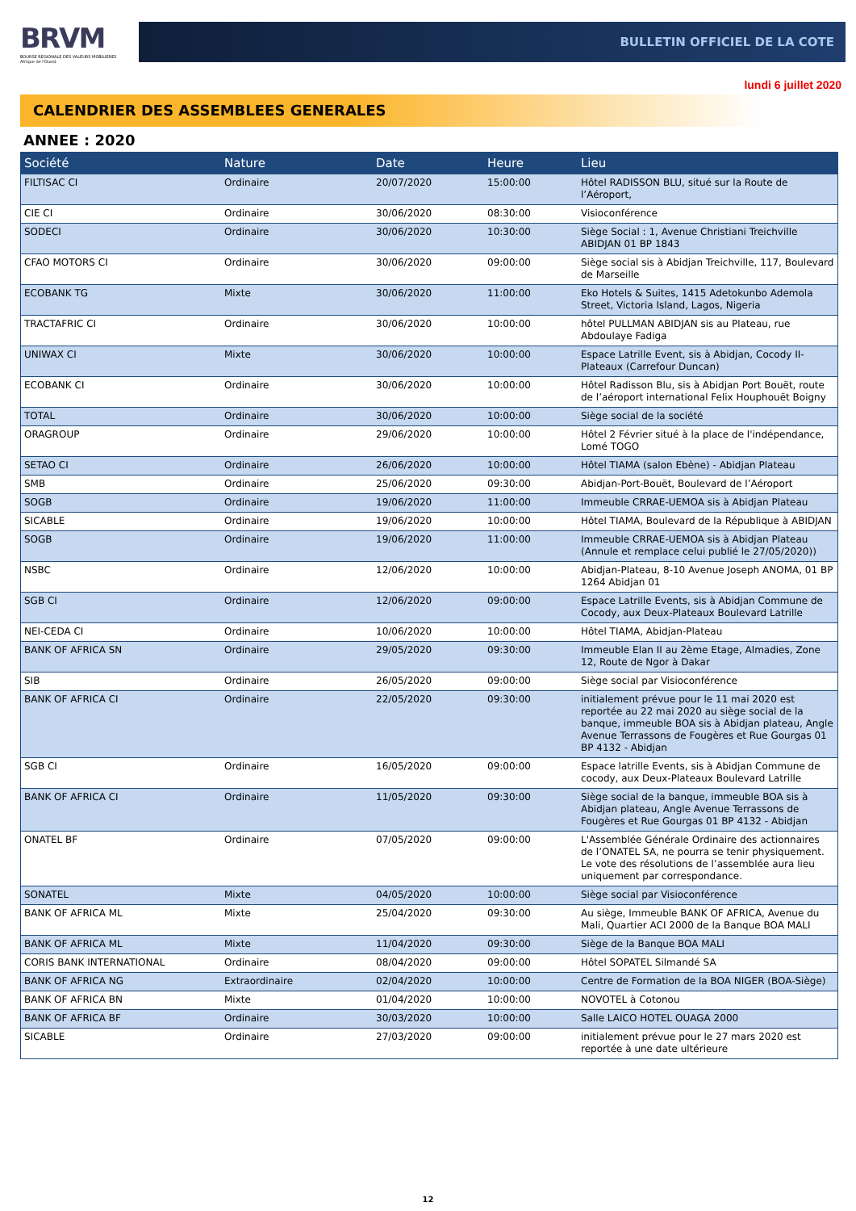BRVM
BOURSE REGIONALE DES VALEURS MOBILIERES
Afrique de l'Ouest
BULLETIN OFFICIEL DE LA COTE
lundi 6 juillet 2020
CALENDRIER DES ASSEMBLEES GENERALES
ANNEE : 2020
| Société | Nature | Date | Heure | Lieu |
| --- | --- | --- | --- | --- |
| FILTISAC CI | Ordinaire | 20/07/2020 | 15:00:00 | Hôtel RADISSON BLU, situé sur la Route de l’Aéroport, |
| CIE CI | Ordinaire | 30/06/2020 | 08:30:00 | Visioconférence |
| SODECI | Ordinaire | 30/06/2020 | 10:30:00 | Siège Social : 1, Avenue Christiani Treichville ABIDJAN 01 BP 1843 |
| CFAO MOTORS CI | Ordinaire | 30/06/2020 | 09:00:00 | Siège social sis à Abidjan Treichville, 117, Boulevard de Marseille |
| ECOBANK TG | Mixte | 30/06/2020 | 11:00:00 | Eko Hotels & Suites, 1415 Adetokunbo Ademola Street, Victoria Island, Lagos, Nigeria |
| TRACTAFRIC CI | Ordinaire | 30/06/2020 | 10:00:00 | hôtel PULLMAN ABIDJAN sis au Plateau, rue Abdoulaye Fadiga |
| UNIWAX CI | Mixte | 30/06/2020 | 10:00:00 | Espace Latrille Event, sis à Abidjan, Cocody II-Plateaux (Carrefour Duncan) |
| ECOBANK CI | Ordinaire | 30/06/2020 | 10:00:00 | Hôtel Radisson Blu, sis à Abidjan Port Bouët, route de l’aéroport international Felix Houphouët Boigny |
| TOTAL | Ordinaire | 30/06/2020 | 10:00:00 | Siège social de la société |
| ORAGROUP | Ordinaire | 29/06/2020 | 10:00:00 | Hôtel 2 Février situé à la place de l'indépendance, Lomé TOGO |
| SETAO CI | Ordinaire | 26/06/2020 | 10:00:00 | Hôtel TIAMA (salon Ebène) - Abidjan Plateau |
| SMB | Ordinaire | 25/06/2020 | 09:30:00 | Abidjan-Port-Bouët, Boulevard de l’Aéroport |
| SOGB | Ordinaire | 19/06/2020 | 11:00:00 | Immeuble CRRAE-UEMOA sis à Abidjan Plateau |
| SICABLE | Ordinaire | 19/06/2020 | 10:00:00 | Hôtel TIAMA, Boulevard de la République à ABIDJAN |
| SOGB | Ordinaire | 19/06/2020 | 11:00:00 | Immeuble CRRAE-UEMOA sis à Abidjan Plateau (Annule et remplace celui publié le 27/05/2020)) |
| NSBC | Ordinaire | 12/06/2020 | 10:00:00 | Abidjan-Plateau, 8-10 Avenue Joseph ANOMA, 01 BP 1264 Abidjan 01 |
| SGB CI | Ordinaire | 12/06/2020 | 09:00:00 | Espace Latrille Events, sis à Abidjan Commune de Cocody, aux Deux-Plateaux Boulevard Latrille |
| NEI-CEDA CI | Ordinaire | 10/06/2020 | 10:00:00 | Hôtel TIAMA, Abidjan-Plateau |
| BANK OF AFRICA SN | Ordinaire | 29/05/2020 | 09:30:00 | Immeuble Elan II au 2ème Etage, Almadies, Zone 12, Route de Ngor à Dakar |
| SIB | Ordinaire | 26/05/2020 | 09:00:00 | Siège social par Visioconférence |
| BANK OF AFRICA CI | Ordinaire | 22/05/2020 | 09:30:00 | initialement prévue pour le 11 mai 2020 est reportée au 22 mai 2020 au siège social de la banque, immeuble BOA sis à Abidjan plateau, Angle Avenue Terrassons de Fougères et Rue Gourgas 01 BP 4132 - Abidjan |
| SGB CI | Ordinaire | 16/05/2020 | 09:00:00 | Espace latrille Events, sis à Abidjan Commune de cocody, aux Deux-Plateaux Boulevard Latrille |
| BANK OF AFRICA CI | Ordinaire | 11/05/2020 | 09:30:00 | Siège social de la banque, immeuble BOA sis à Abidjan plateau, Angle Avenue Terrassons de Fougères et Rue Gourgas 01 BP 4132 - Abidjan |
| ONATEL BF | Ordinaire | 07/05/2020 | 09:00:00 | L'Assemblée Générale Ordinaire des actionnaires de l’ONATEL SA, ne pourra se tenir physiquement. Le vote des résolutions de l’assemblée aura lieu uniquement par correspondance. |
| SONATEL | Mixte | 04/05/2020 | 10:00:00 | Siège social par Visioconférence |
| BANK OF AFRICA ML | Mixte | 25/04/2020 | 09:30:00 | Au siège, Immeuble BANK OF AFRICA, Avenue du Mali, Quartier ACI 2000 de la Banque BOA MALI |
| BANK OF AFRICA ML | Mixte | 11/04/2020 | 09:30:00 | Siège de la Banque BOA MALI |
| CORIS BANK INTERNATIONAL | Ordinaire | 08/04/2020 | 09:00:00 | Hôtel SOPATEL Silmandé SA |
| BANK OF AFRICA NG | Extraordinaire | 02/04/2020 | 10:00:00 | Centre de Formation de la BOA NIGER (BOA-Siège) |
| BANK OF AFRICA BN | Mixte | 01/04/2020 | 10:00:00 | NOVOTEL à Cotonou |
| BANK OF AFRICA BF | Ordinaire | 30/03/2020 | 10:00:00 | Salle LAICO HOTEL OUAGA 2000 |
| SICABLE | Ordinaire | 27/03/2020 | 09:00:00 | initialement prévue pour le 27 mars 2020 est reportée à une date ultérieure |
12